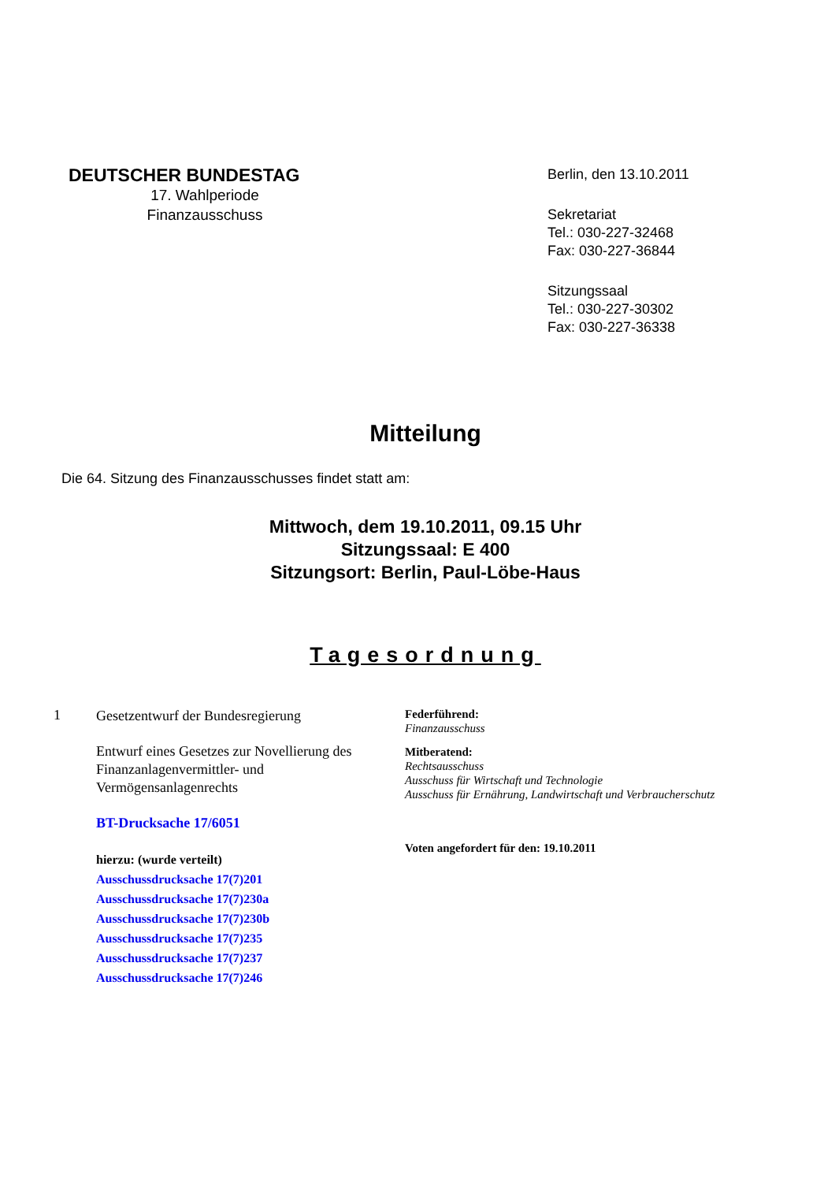DEUTSCHER BUNDESTAG
17. Wahlperiode
Finanzausschuss
Berlin, den 13.10.2011
Sekretariat
Tel.: 030-227-32468
Fax: 030-227-36844
Sitzungssaal
Tel.: 030-227-30302
Fax: 030-227-36338
Mitteilung
Die 64. Sitzung des Finanzausschusses findet statt am:
Mittwoch, dem 19.10.2011, 09.15 Uhr
Sitzungssaal: E 400
Sitzungsort: Berlin, Paul-Löbe-Haus
Tagesordnung
1
Gesetzentwurf der Bundesregierung
Entwurf eines Gesetzes zur Novellierung des Finanzanlagenvermittler- und Vermögensanlagenrechts
BT-Drucksache 17/6051
hierzu: (wurde verteilt)
Ausschussdrucksache 17(7)201
Ausschussdrucksache 17(7)230a
Ausschussdrucksache 17(7)230b
Ausschussdrucksache 17(7)235
Ausschussdrucksache 17(7)237
Ausschussdrucksache 17(7)246
Federführend:
Finanzausschuss
Mitberatend:
Rechtsausschuss
Ausschuss für Wirtschaft und Technologie
Ausschuss für Ernährung, Landwirtschaft und Verbraucherschutz
Voten angefordert für den: 19.10.2011